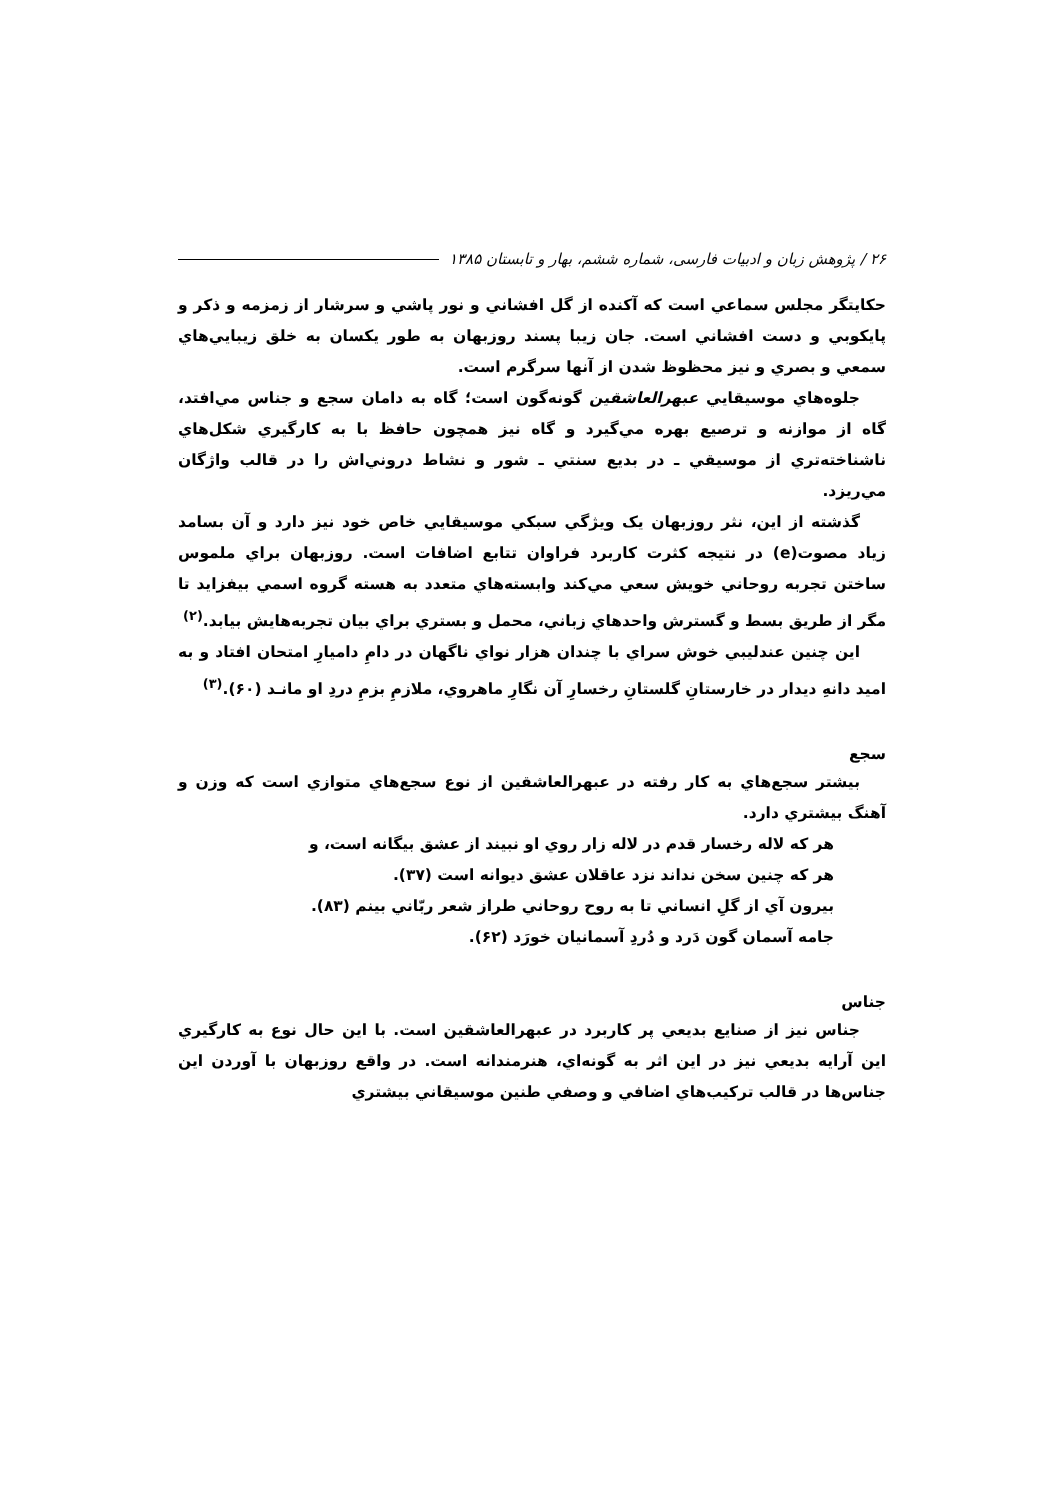۲۶ / پژوهش زبان و ادبیات فارسی، شماره ششم، بهار و تابستان ۱۳۸۵
حکايتگر مجلس سماعي است که آکنده از گل افشاني و نور پاشي و سرشار از زمزمه و ذکر و پايکوبي و دست افشاني است. جان زيبا پسند روزبهان به طور يکسان به خلق زيبايي‌هاي سمعي و بصري و نيز محظوظ شدن از آنها سرگرم است.
جلوه‌هاي موسيقايي عبهرالعاشقين گونه‌گون است؛ گاه به دامان سجع و جناس مي‌افتد، گاه از موازنه و ترصيع بهره مي‌گيرد و گاه نيز همچون حافظ با به کارگيري شکل‌هاي ناشناخته‌تري از موسيقي ـ در بديع سنتي ـ شور و نشاط دروني‌اش را در قالب واژگان مي‌ريزد.
گذشته از اين، نثر روزبهان يک ويژگي سبکي موسيقايي خاص خود نيز دارد و آن بسامد زياد مصوت(e) در نتيجه کثرت کاربرد فراوان تتابع اضافات است. روزبهان براي ملموس ساختن تجربه روحاني خويش سعي مي‌کند وابسته‌هاي متعدد به هسته گروه اسمي بيفزايد تا مگر از طريق بسط و گسترش واحدهاي زباني، محمل و بستري براي بيان تجربه‌هايش بيابد.<sup>(۲)</sup>
اين چنين عندليبي خوش سراي با چندان هزار نواي ناگهان در دامِ داميارِ امتحان افتاد و به اميد دانهِ ديدار در خارستانِ گلستانِ رخسارِ آن نگارِ ماهروي، ملازمِ بزمِ دردِ او مانـد (۶۰).<sup>(۳)</sup>
سجع
بيشتر سجع‌هاي به کار رفته در عبهرالعاشقين از نوع سجع‌هاي متوازي است که وزن و آهنگ بيشتري دارد.
هر که لاله رخسار قدم در لاله زار روي او نبيند از عشق بيگانه است، و
هر که چنين سخن نداند نزد عاقلان عشق ديوانه است (۳۷).
بيرون آي از گلِ انساني تا به روح روحاني طراز شعر ربّاني بينم (۸۳).
جامه آسمان گون دَرد و دُردِ آسمانيان خورَد (۶۲).
جناس
جناس نيز از صنايع بديعي پر کاربرد در عبهرالعاشقين است. با اين حال نوع به کارگيري اين آرايه بديعي نيز در اين اثر به گونه‌اي، هنرمندانه است. در واقع روزبهان با آوردن اين جناس‌ها در قالب ترکيب‌هاي اضافي و وصفي طنين موسيقاني بيشتري